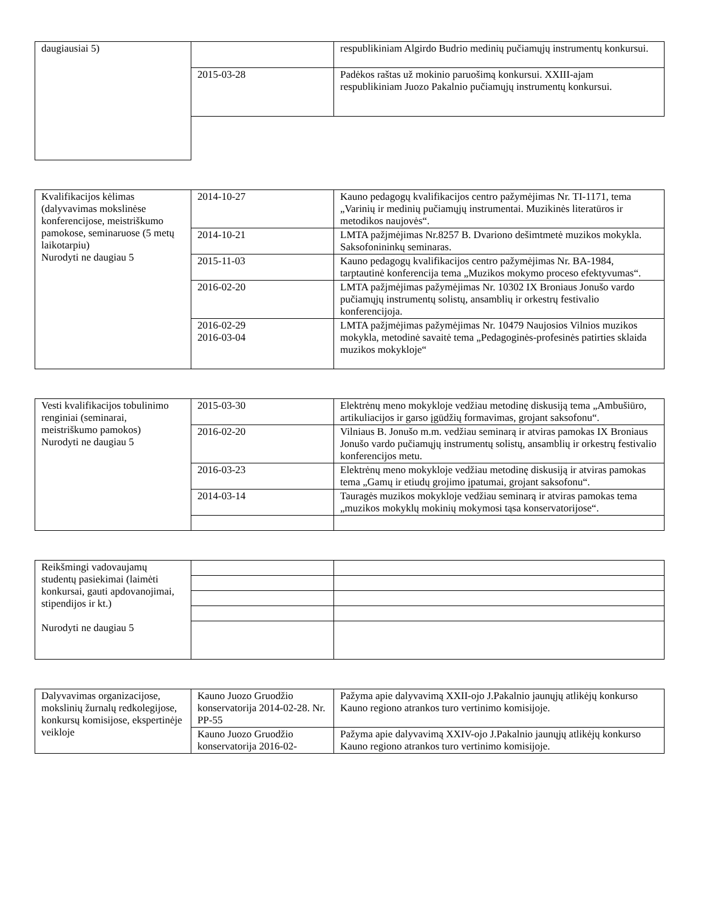| daugiausiai 5) | | respublikiniam Algirdo Budrio medinių pučiamųjų instrumentų konkursui. |
| | 2015-03-28 | Padėkos raštas už mokinio paruošimą konkursui. XXIII-ajam respublikiniam Juozo Pakalnio pučiamųjų instrumentų konkursui. |
| Kvalifikacijos kėlimas (dalyvavimas mokslinėse konferencijose, meistriškumo pamokose, seminaruose (5 metų laikotarpiu) Nurodyti ne daugiau 5 | 2014-10-27 | Kauno pedagogų kvalifikacijos centro pažymėjimas Nr. TI-1171, tema „Varinių ir medinių pučiamųjų instrumentai. Muzikinės literatūros ir metodikos naujovės“. |
| | 2014-10-21 | LMTA pažjmėjimas Nr.8257 B. Dvariono dešimtmetė muzikos mokykla. Saksofonininkų seminaras. |
| | 2015-11-03 | Kauno pedagogų kvalifikacijos centro pažymėjimas Nr. BA-1984, tarptautinė konferencija tema „Muzikos mokymo proceso efektyvumas“. |
| | 2016-02-20 | LMTA pažjmėjimas pažymėjimas Nr. 10302 IX Broniaus Jonušo vardo pučiamųjų instrumentų solistų, ansamblių ir orkestrų festivalio konferencijoja. |
| | 2016-02-29 2016-03-04 | LMTA pažjmėjimas pažymėjimas Nr. 10479 Naujosios Vilnios muzikos mokykla, metodinė savaitė tema „Pedagoginės-profesinės patirties sklaida muzikos mokykloje“ |
| Vesti kvalifikacijos tobulinimo renginiai (seminarai, meistriškumo pamokos) Nurodyti ne daugiau 5 | 2015-03-30 | Elektrėnų meno mokykloje vedžiau metodinę diskusiją tema „Ambušiūro, artikuliacijos ir garso įgūdžių formavimas, grojant saksofonu“. |
| | 2016-02-20 | Vilniaus B. Jonušo m.m. vedžiau seminarą ir atviras pamokas IX Broniaus Jonušo vardo pučiamųjų instrumentų solistų, ansamblių ir orkestrų festivalio konferencijos metu. |
| | 2016-03-23 | Elektrėnų meno mokykloje vedžiau metodinę diskusiją ir atviras pamokas tema „Gamų ir etiudų grojimo įpatumai, grojant saksofonu“. |
| | 2014-03-14 | Tauragės muzikos mokykloje vedžiau seminarą ir atviras pamokas tema „muzikos mokyklų mokinių mokymosi tąsa konservatorijose“. |
| Reikšmingi vadovaujamų studentų pasiekimai (laimėti konkursai, gauti apdovanojimai, stipendijos ir kt.) Nurodyti ne daugiau 5 | | |
| Dalyvavimas organizacijose, mokslinių žurnalų redkolegijose, konkursų komisijose, ekspertinėje veikloje | Kauno Juozo Gruodžio konservatorija 2014-02-28. Nr. PP-55 | Pažyma apie dalyvavimą XXII-ojo J.Pakalnio jaunųjų atlikėjų konkurso Kauno regiono atrankos turo vertinimo komisijoje. |
| | Kauno Juozo Gruodžio konservatorija 2016-02- | Pažyma apie dalyvavimą XXIV-ojo J.Pakalnio jaunųjų atlikėjų konkurso Kauno regiono atrankos turo vertinimo komisijoje. |